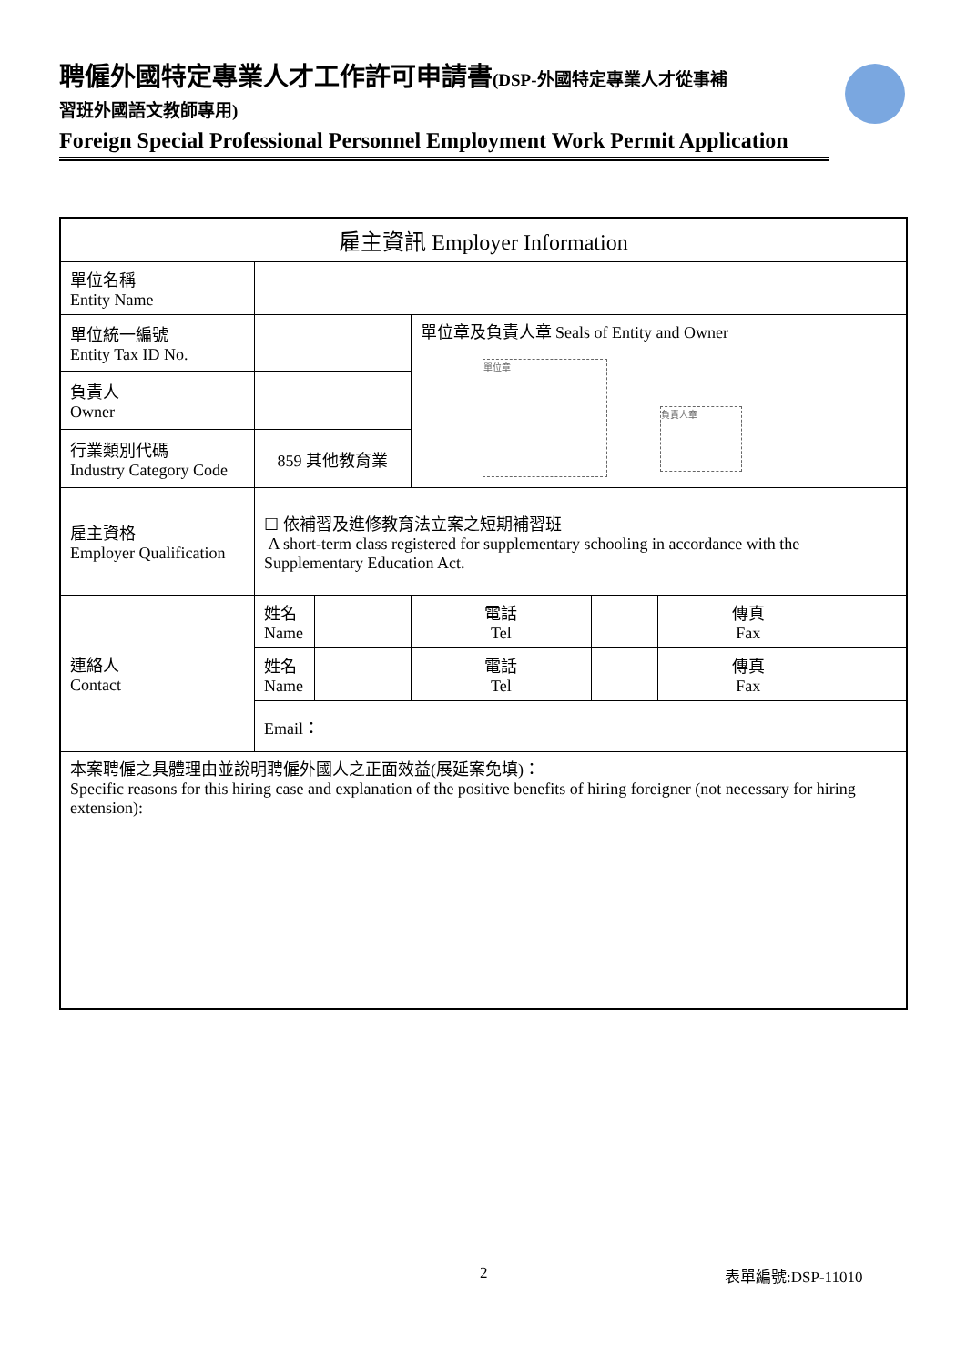聘僱外國特定專業人才工作許可申請書(DSP-外國特定專業人才從事補
習班外國語文教師專用)
Foreign Special Professional Personnel Employment Work Permit Application
| 雇主資訊 Employer Information | | | | | | |
| --- | --- | --- | --- | --- | --- | --- |
| 單位名稱 Entity Name | | | | | | |
| 單位統一編號 Entity Tax ID No. | | | 單位章及負責人章 Seals of Entity and Owner 單位章 負責人章 | | | |
| 負責人 Owner | | | | | | |
| 行業類別代碼 Industry Category Code | 859 其他教育業 | | | | | |
| 雇主資格 Employer Qualification | ☐ 依補習及進修教育法立案之短期補習班 A short-term class registered for supplementary schooling in accordance with the Supplementary Education Act. | | | | | |
| 連絡人 Contact | 姓名 Name | | 電話 Tel | | 傳真 Fax | |
| | 姓名 Name | | 電話 Tel | | 傳真 Fax | |
| | Email： | | | | | |
| 本案聘僱之具體理由並說明聘僱外國人之正面效益(展延案免填)： Specific reasons for this hiring case and explanation of the positive benefits of hiring foreigner (not necessary for hiring extension): | | | | | | |
2 表單編號:DSP-11010